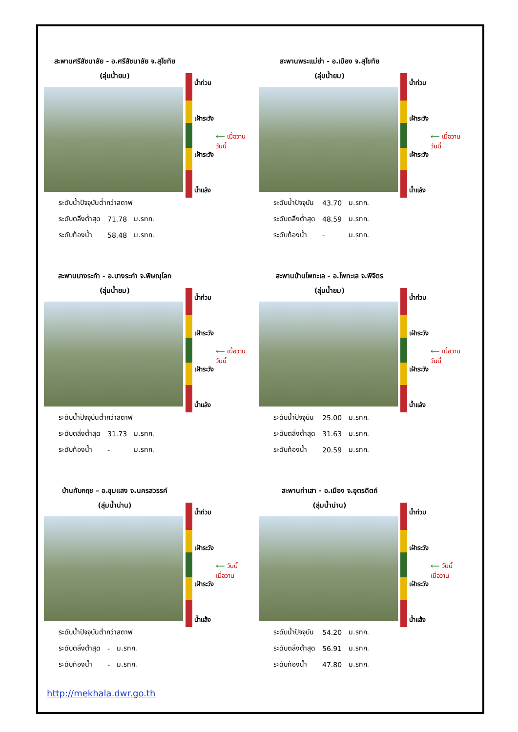สะพานศรีสัชนาลัย - อ.ศรีสัชนาลัย จ.สุโขทัย
(ลุ่มน้ำยม)
| ระดับน้ำปัจจุบันต่ำกว่าสตาฟ | | |
| ระดับตลิ่งต่ำสุด | 71.78 | ม.รทก. |
| ระดับท้องน้ำ | 58.48 | ม.รทก. |
น้ำท่วม
เฝ้าระวัง
เฝ้าระวัง
น้ำแล้ง
⟵ เมื่อวาน
วันนี้
สะพานพระแม่ย่า - อ.เมือง จ.สุโขทัย
(ลุ่มน้ำยม)
| ระดับน้ำปัจจุบัน | 43.70 | ม.รทก. |
| ระดับตลิ่งต่ำสุด | 48.59 | ม.รทก. |
| ระดับท้องน้ำ | - | ม.รทก. |
น้ำท่วม
เฝ้าระวัง
เฝ้าระวัง
น้ำแล้ง
⟵ เมื่อวาน
วันนี้
สะพานบางระกำ - อ.บางระกำ จ.พิษณุโลก
(ลุ่มน้ำยม)
| ระดับน้ำปัจจุบันต่ำกว่าสตาฟ | | |
| ระดับตลิ่งต่ำสุด | 31.73 | ม.รทก. |
| ระดับท้องน้ำ | - | ม.รทก. |
น้ำท่วม
เฝ้าระวัง
เฝ้าระวัง
น้ำแล้ง
⟵ เมื่อวาน
วันนี้
สะพานบ้านโพทะเล - อ.โพทะเล จ.พิจิตร
(ลุ่มน้ำยม)
| ระดับน้ำปัจจุบัน | 25.00 | ม.รทก. |
| ระดับตลิ่งต่ำสุด | 31.63 | ม.รทก. |
| ระดับท้องน้ำ | 20.59 | ม.รทก. |
น้ำท่วม
เฝ้าระวัง
เฝ้าระวัง
น้ำแล้ง
⟵ เมื่อวาน
วันนี้
บ้านทับกฤช – อ.ชุมแสง จ.นครสวรรค์
(ลุ่มน้ำน่าน)
| ระดับน้ำปัจจุบันต่ำกว่าสตาฟ | | |
| ระดับตลิ่งต่ำสุด | - | ม.รทก. |
| ระดับท้องน้ำ | - | ม.รทก. |
น้ำท่วม
เฝ้าระวัง
เฝ้าระวัง
น้ำแล้ง
⟵ วันนี้
เมื่อวาน
สะพานท่าเสา - อ.เมือง จ.อุตรดิตถ์
(ลุ่มน้ำน่าน)
| ระดับน้ำปัจจุบัน | 54.20 | ม.รทก. |
| ระดับตลิ่งต่ำสุด | 56.91 | ม.รทก. |
| ระดับท้องน้ำ | 47.80 | ม.รทก. |
น้ำท่วม
เฝ้าระวัง
เฝ้าระวัง
น้ำแล้ง
⟵ วันนี้
เมื่อวาน
http://mekhala.dwr.go.th